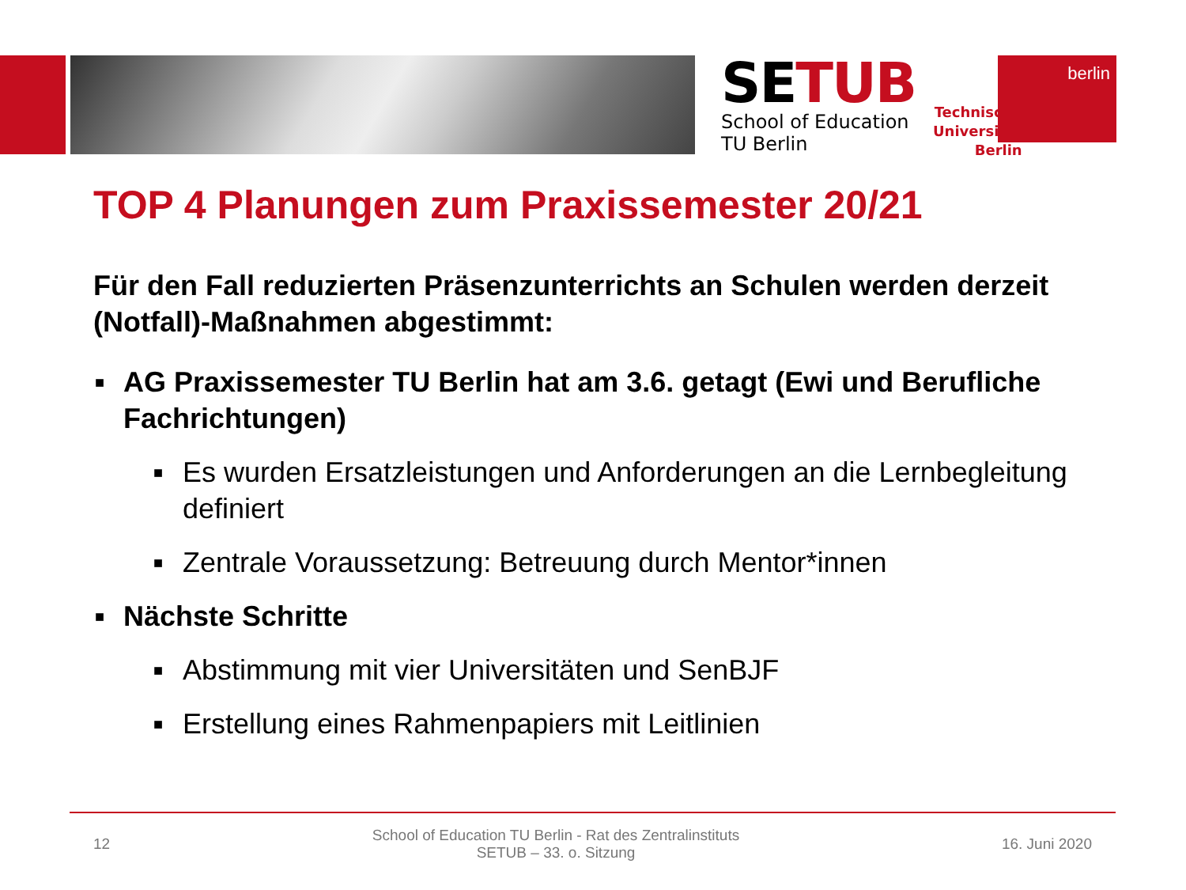SETUB
School of Education
TU Berlin
Technische
Universität
Berlin
berlin
TOP 4 Planungen zum Praxissemester 20/21
Für den Fall reduzierten Präsenzunterrichts an Schulen werden derzeit (Notfall)-Maßnahmen abgestimmt:
■ AG Praxissemester TU Berlin hat am 3.6. getagt (Ewi und Berufliche Fachrichtungen)
■ Es wurden Ersatzleistungen und Anforderungen an die Lernbegleitung definiert
■ Zentrale Voraussetzung: Betreuung durch Mentor*innen
■ Nächste Schritte
■ Abstimmung mit vier Universitäten und SenBJF
■ Erstellung eines Rahmenpapiers mit Leitlinien
12 School of Education TU Berlin - Rat des Zentralinstituts
SETUB – 33. o. Sitzung 16. Juni 2020